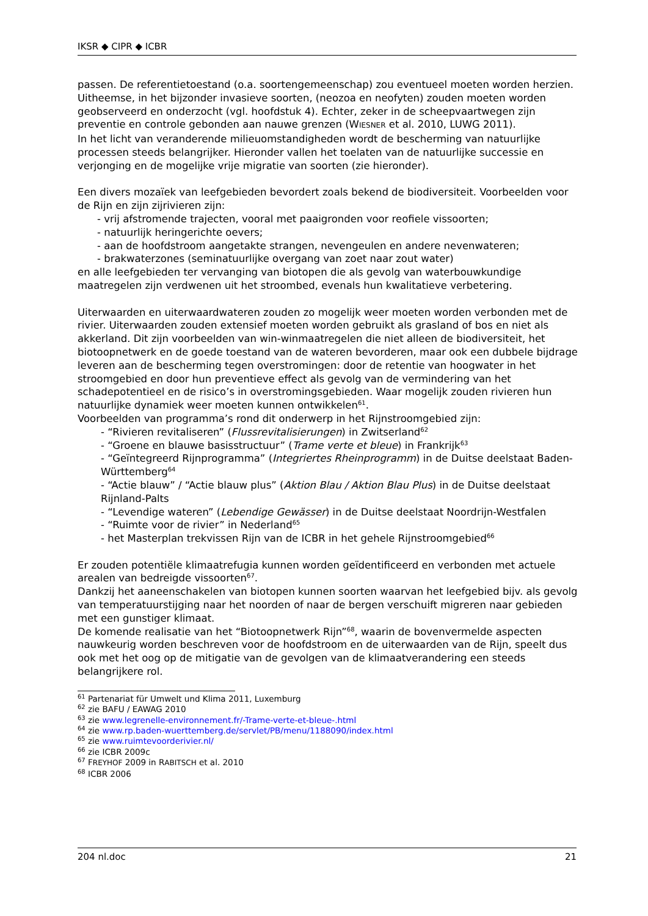IKSR ◆ CIPR ◆ ICBR
passen. De referentietoestand (o.a. soortengemeenschap) zou eventueel moeten worden herzien.
Uitheemse, in het bijzonder invasieve soorten, (neozoa en neofyten) zouden moeten worden geobserveerd en onderzocht (vgl. hoofdstuk 4). Echter, zeker in de scheepvaartwegen zijn preventie en controle gebonden aan nauwe grenzen (WIESNER et al. 2010, LUWG 2011).
In het licht van veranderende milieuomstandigheden wordt de bescherming van natuurlijke processen steeds belangrijker. Hieronder vallen het toelaten van de natuurlijke successie en verjonging en de mogelijke vrije migratie van soorten (zie hieronder).
Een divers mozaïek van leefgebieden bevordert zoals bekend de biodiversiteit. Voorbeelden voor de Rijn en zijn zijrivieren zijn:
- vrij afstromende trajecten, vooral met paaigronden voor reofiele vissoorten;
- natuurlijk heringerichte oevers;
- aan de hoofdstroom aangetakte strangen, nevengeulen en andere nevenwateren;
- brakwaterzones (seminatuurlijke overgang van zoet naar zout water)
en alle leefgebieden ter vervanging van biotopen die als gevolg van waterbouwkundige maatregelen zijn verdwenen uit het stroombed, evenals hun kwalitatieve verbetering.
Uiterwaarden en uiterwaardwateren zouden zo mogelijk weer moeten worden verbonden met de rivier. Uiterwaarden zouden extensief moeten worden gebruikt als grasland of bos en niet als akkerland. Dit zijn voorbeelden van win-winmaatregelen die niet alleen de biodiversiteit, het biotoopnetwerk en de goede toestand van de wateren bevorderen, maar ook een dubbele bijdrage leveren aan de bescherming tegen overstromingen: door de retentie van hoogwater in het stroomgebied en door hun preventieve effect als gevolg van de vermindering van het schadepotentieel en de risico’s in overstromingsgebieden. Waar mogelijk zouden rivieren hun natuurlijke dynamiek weer moeten kunnen ontwikkelen<sup>61</sup>.
Voorbeelden van programma’s rond dit onderwerp in het Rijnstroomgebied zijn:
- “Rivieren revitaliseren” (Flussrevitalisierungen) in Zwitserland<sup>62</sup>
- “Groene en blauwe basisstructuur” (Trame verte et bleue) in Frankrijk<sup>63</sup>
- “Geïntegreerd Rijnprogramma” (Integriertes Rheinprogramm) in de Duitse deelstaat Baden-Württemberg<sup>64</sup>
- “Actie blauw” / “Actie blauw plus” (Aktion Blau / Aktion Blau Plus) in de Duitse deelstaat Rijnland-Palts
- “Levendige wateren” (Lebendige Gewässer) in de Duitse deelstaat Noordrijn-Westfalen
- “Ruimte voor de rivier” in Nederland<sup>65</sup>
- het Masterplan trekvissen Rijn van de ICBR in het gehele Rijnstroomgebied<sup>66</sup>
Er zouden potentiële klimaatrefugia kunnen worden geïdentificeerd en verbonden met actuele arealen van bedreigde vissoorten<sup>67</sup>.
Dankzij het aaneenschakelen van biotopen kunnen soorten waarvan het leefgebied bijv. als gevolg van temperatuurstijging naar het noorden of naar de bergen verschuift migreren naar gebieden met een gunstiger klimaat.
De komende realisatie van het “Biotoopnetwerk Rijn”<sup>68</sup>, waarin de bovenvermelde aspecten nauwkeurig worden beschreven voor de hoofdstroom en de uiterwaarden van de Rijn, speelt dus ook met het oog op de mitigatie van de gevolgen van de klimaatverandering een steeds belangrijkere rol.
<sup>61</sup> Partenariat für Umwelt und Klima 2011, Luxemburg
<sup>62</sup> zie BAFU / EAWAG 2010
<sup>63</sup> zie www.legrenelle-environnement.fr/-Trame-verte-et-bleue-.html
<sup>64</sup> zie www.rp.baden-wuerttemberg.de/servlet/PB/menu/1188090/index.html
<sup>65</sup> zie www.ruimtevoorderivier.nl/
<sup>66</sup> zie ICBR 2009c
<sup>67</sup> FREYHOF 2009 in RABITSCH et al. 2010
<sup>68</sup> ICBR 2006
204 nl.doc 21